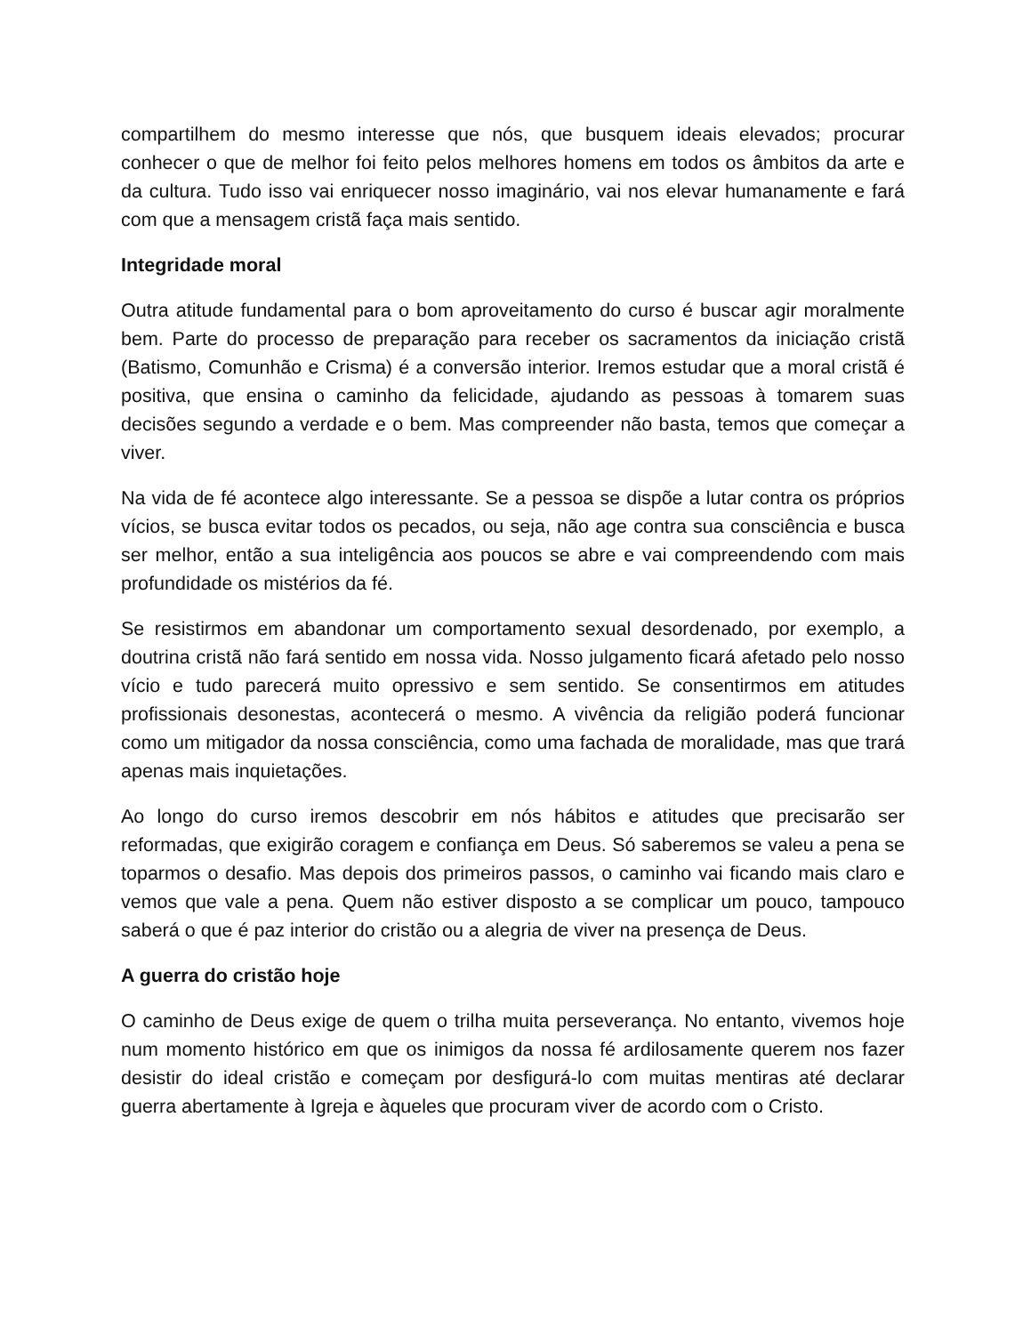compartilhem do mesmo interesse que nós, que busquem ideais elevados; procurar conhecer o que de melhor foi feito pelos melhores homens em todos os âmbitos da arte e da cultura. Tudo isso vai enriquecer nosso imaginário, vai nos elevar humanamente e fará com que a mensagem cristã faça mais sentido.
Integridade moral
Outra atitude fundamental para o bom aproveitamento do curso é buscar agir moralmente bem. Parte do processo de preparação para receber os sacramentos da iniciação cristã (Batismo, Comunhão e Crisma) é a conversão interior. Iremos estudar que a moral cristã é positiva, que ensina o caminho da felicidade, ajudando as pessoas à tomarem suas decisões segundo a verdade e o bem. Mas compreender não basta, temos que começar a viver.
Na vida de fé acontece algo interessante. Se a pessoa se dispõe a lutar contra os próprios vícios, se busca evitar todos os pecados, ou seja, não age contra sua consciência e busca ser melhor, então a sua inteligência aos poucos se abre e vai compreendendo com mais profundidade os mistérios da fé.
Se resistirmos em abandonar um comportamento sexual desordenado, por exemplo, a doutrina cristã não fará sentido em nossa vida. Nosso julgamento ficará afetado pelo nosso vício e tudo parecerá muito opressivo e sem sentido. Se consentirmos em atitudes profissionais desonestas, acontecerá o mesmo. A vivência da religião poderá funcionar como um mitigador da nossa consciência, como uma fachada de moralidade, mas que trará apenas mais inquietações.
Ao longo do curso iremos descobrir em nós hábitos e atitudes que precisarão ser reformadas, que exigirão coragem e confiança em Deus. Só saberemos se valeu a pena se toparmos o desafio. Mas depois dos primeiros passos, o caminho vai ficando mais claro e vemos que vale a pena. Quem não estiver disposto a se complicar um pouco, tampouco saberá o que é paz interior do cristão ou a alegria de viver na presença de Deus.
A guerra do cristão hoje
O caminho de Deus exige de quem o trilha muita perseverança. No entanto, vivemos hoje num momento histórico em que os inimigos da nossa fé ardilosamente querem nos fazer desistir do ideal cristão e começam por desfigurá-lo com muitas mentiras até declarar guerra abertamente à Igreja e àqueles que procuram viver de acordo com o Cristo.